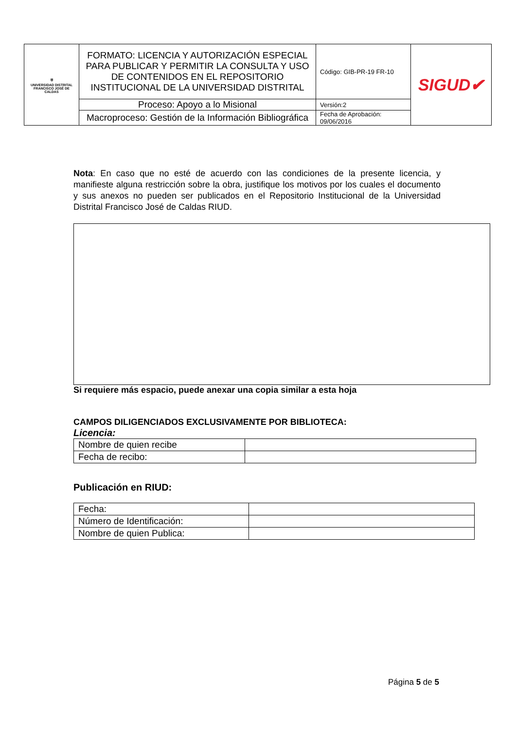| ⛨ UNIVERSIDAD DISTRITAL FRANCISCO JOSÉ DE CALDAS | FORMATO: LICENCIA Y AUTORIZACIÓN ESPECIAL PARA PUBLICAR Y PERMITIR LA CONSULTA Y USO DE CONTENIDOS EN EL REPOSITORIO INSTITUCIONAL DE LA UNIVERSIDAD DISTRITAL | Código: GIB-PR-19 FR-10 | SIGUD✔ |
| | Proceso: Apoyo a lo Misional | Versión:2 | |
| | Macroproceso: Gestión de la Información Bibliográfica | Fecha de Aprobación: 09/06/2016 | |
Nota: En caso que no esté de acuerdo con las condiciones de la presente licencia, y manifieste alguna restricción sobre la obra, justifique los motivos por los cuales el documento y sus anexos no pueden ser publicados en el Repositorio Institucional de la Universidad Distrital Francisco José de Caldas RIUD.
Si requiere más espacio, puede anexar una copia similar a esta hoja
CAMPOS DILIGENCIADOS EXCLUSIVAMENTE POR BIBLIOTECA:
Licencia:
| Nombre de quien recibe | |
| Fecha de recibo: | |
Publicación en RIUD:
| Fecha: | |
| Número de Identificación: | |
| Nombre de quien Publica: | |
Página 5 de 5